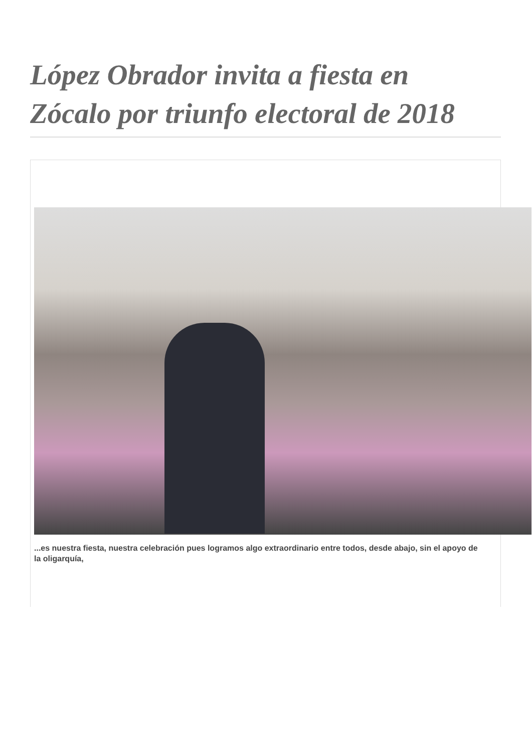López Obrador invita a fiesta en Zócalo por triunfo electoral de 2018
...es nuestra fiesta, nuestra celebración pues logramos algo extraordinario entre todos, desde abajo, sin el apoyo de la oligarquía,